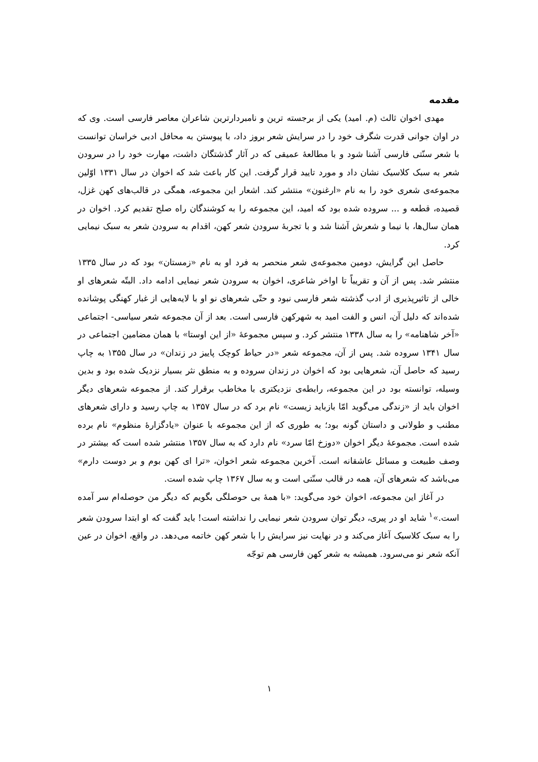مقدمه
مهدی اخوان ثالث (م. امید) یکی از برجسته ترین و نامبردارترین شاعران معاصر فارسی است. وی که در اوان جوانی قدرت شگرف خود را در سرایش شعر بروز داد، با پیوستن به محافل ادبی خراسان توانست با شعر سنّتی فارسی آشنا شود و با مطالعهٔ عمیقی که در آثار گذشتگان داشت، مهارت خود را در سرودن شعر به سبک کلاسیک نشان داد و مورد تایید قرار گرفت. این کار باعث شد که اخوان در سال ۱۳۳۱ اوّلین مجموعه‌ی شعری خود را به نام «ارغنون» منتشر کند. اشعار این مجموعه، همگی در قالب‌های کهن غزل، قصیده، قطعه و ... سروده شده بود که امید، این مجموعه را به کوشندگان راه صلح تقدیم کرد. اخوان در همان سال‌ها، با نیما و شعرش آشنا شد و با تجربهٔ سرودن شعر کهن، اقدام به سرودن شعر به سبک نیمایی کرد.
حاصل این گرایش، دومین مجموعه‌ی شعر منحصر به فرد او به نام «زمستان» بود که در سال ۱۳۳۵ منتشر شد. پس از آن و تقریباً تا اواخر شاعری، اخوان به سرودن شعر نیمایی ادامه داد. البتّه شعرهای او خالی از تاثیرپذیری از ادب گذشته شعر فارسی نبود و حتّی شعرهای نو او با لایه‌هایی از غبار کهنگی پوشانده شده‌اند که دلیل آن، انس و الفت امید به شهرکهن فارسی است. بعد از آن مجموعه شعر سیاسی- اجتماعی «آخر شاهنامه» را به سال ۱۳۳۸ منتشر کرد. و سپس مجموعهٔ «از این اوستا» با همان مضامین اجتماعی در سال ۱۳۴۱ سروده شد. پس از آن، مجموعه شعر «در حیاط کوچک پاییز در زندان» در سال ۱۳۵۵ به چاپ رسید که حاصل آن، شعرهایی بود که اخوان در زندان سروده و به منطق نثر بسیار نزدیک شده بود و بدین وسیله، توانسته بود در این مجموعه، رابطه‌ی نزدیکتری با مخاطب برقرار کند. از مجموعه شعرهای دیگر اخوان باید از «زندگی می‌گوید امّا بازباید زیست» نام برد که در سال ۱۳۵۷ به چاپ رسید و دارای شعرهای مطنب و طولانی و داستان گونه بود؛ به طوری که از این مجموعه با عنوان «یادگزارهٔ منظوم» نام برده شده است. مجموعهٔ دیگر اخوان «دوزخ امّا سرد» نام دارد که به سال ۱۳۵۷ منتشر شده است که بیشتر در وصف طبیعت و مسائل عاشقانه است. آخرین مجموعه شعر اخوان، «ترا ای کهن بوم و بر دوست دارم» می‌باشد که شعرهای آن، همه در قالب سنّتی است و به سال ۱۳۶۷ چاپ شده است.
در آغاز این مجموعه، اخوان خود می‌گوید: «با همهٔ بی حوصلگی بگویم که دیگر من حوصله‌ام سر آمده است.»<sup>۱</sup> شاید او در پیری، دیگر توان سرودن شعر نیمایی را نداشته است! باید گفت که او ابتدا سرودن شعر را به سبک کلاسیک آغاز می‌کند و در نهایت نیز سرایش را با شعر کهن خاتمه می‌دهد. در واقع، اخوان در عین آنکه شعر نو می‌سرود. همیشه به شعر کهن فارسی هم توجّه
۱